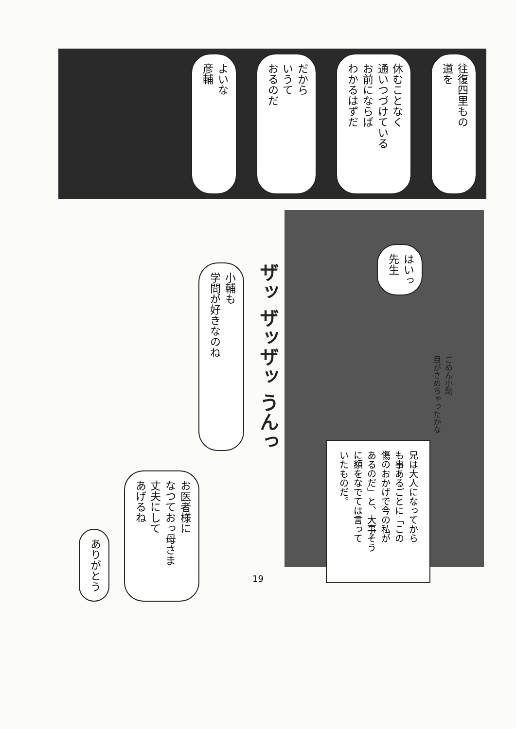往復四里もの
道を
休むことなく
通いつづけている
お前にならば
わかるはずだ
だから
いうて
おるのだ
よいな
彦輔
はいっ
先生
ごめん小助
目がさめちゃったかな
兄は大人になってから
も事あるごとに「この
傷のおかげで今の私が
あるのだ」と、大事そう
に額をなでては言って
いたものだ。
ザッ ザッザッ うんっ
小輔も
学問が好きなのね
お医者様に
なつておっ母さま
丈夫にして
あげるね
ありがとう
19